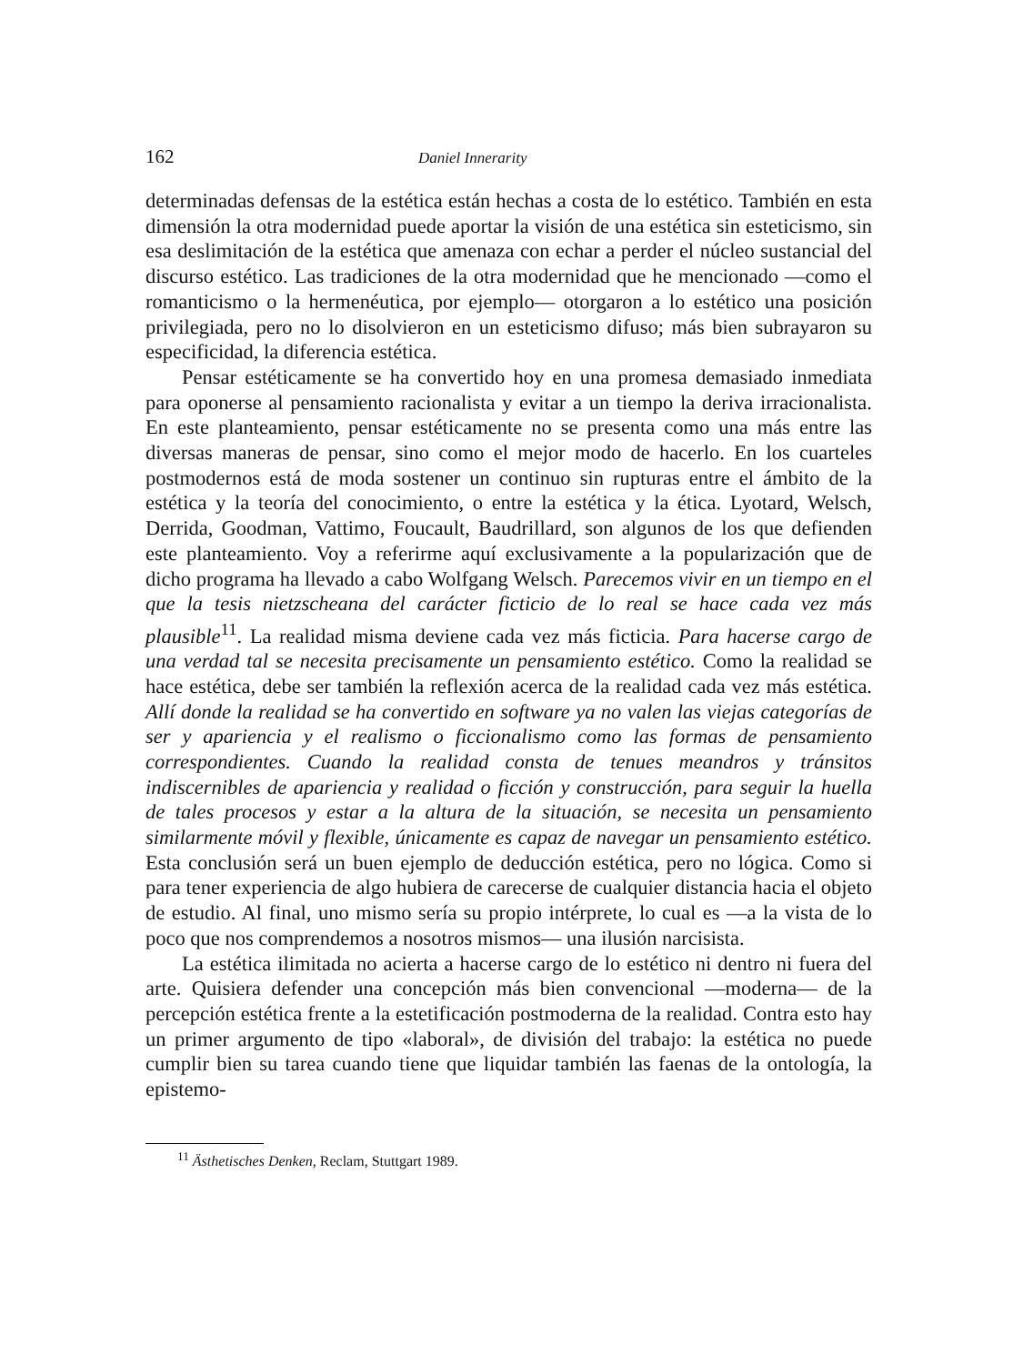162 Daniel Innerarity
determinadas defensas de la estética están hechas a costa de lo estético. También en esta dimensión la otra modernidad puede aportar la visión de una estética sin esteticismo, sin esa deslimitación de la estética que amenaza con echar a perder el núcleo sustancial del discurso estético. Las tradiciones de la otra modernidad que he mencionado —como el romanticismo o la hermenéutica, por ejemplo— otorgaron a lo estético una posición privilegiada, pero no lo disolvieron en un esteticismo difuso; más bien subrayaron su especificidad, la diferencia estética.
Pensar estéticamente se ha convertido hoy en una promesa demasiado inmediata para oponerse al pensamiento racionalista y evitar a un tiempo la deriva irracionalista. En este planteamiento, pensar estéticamente no se presenta como una más entre las diversas maneras de pensar, sino como el mejor modo de hacerlo. En los cuarteles postmodernos está de moda sostener un continuo sin rupturas entre el ámbito de la estética y la teoría del conocimiento, o entre la estética y la ética. Lyotard, Welsch, Derrida, Goodman, Vattimo, Foucault, Baudrillard, son algunos de los que defienden este planteamiento. Voy a referirme aquí exclusivamente a la popularización que de dicho programa ha llevado a cabo Wolfgang Welsch. Parecemos vivir en un tiempo en el que la tesis nietzscheana del carácter ficticio de lo real se hace cada vez más plausible<sup>11</sup>. La realidad misma deviene cada vez más ficticia. Para hacerse cargo de una verdad tal se necesita precisamente un pensamiento estético. Como la realidad se hace estética, debe ser también la reflexión acerca de la realidad cada vez más estética. Allí donde la realidad se ha convertido en software ya no valen las viejas categorías de ser y apariencia y el realismo o ficcionalismo como las formas de pensamiento correspondientes. Cuando la realidad consta de tenues meandros y tránsitos indiscernibles de apariencia y realidad o ficción y construcción, para seguir la huella de tales procesos y estar a la altura de la situación, se necesita un pensamiento similarmente móvil y flexible, únicamente es capaz de navegar un pensamiento estético. Esta conclusión será un buen ejemplo de deducción estética, pero no lógica. Como si para tener experiencia de algo hubiera de carecerse de cualquier distancia hacia el objeto de estudio. Al final, uno mismo sería su propio intérprete, lo cual es —a la vista de lo poco que nos comprendemos a nosotros mismos— una ilusión narcisista.
La estética ilimitada no acierta a hacerse cargo de lo estético ni dentro ni fuera del arte. Quisiera defender una concepción más bien convencional —moderna— de la percepción estética frente a la estetificación postmoderna de la realidad. Contra esto hay un primer argumento de tipo «laboral», de división del trabajo: la estética no puede cumplir bien su tarea cuando tiene que liquidar también las faenas de la ontología, la epistemo-
<sup>11</sup> Ästhetisches Denken, Reclam, Stuttgart 1989.